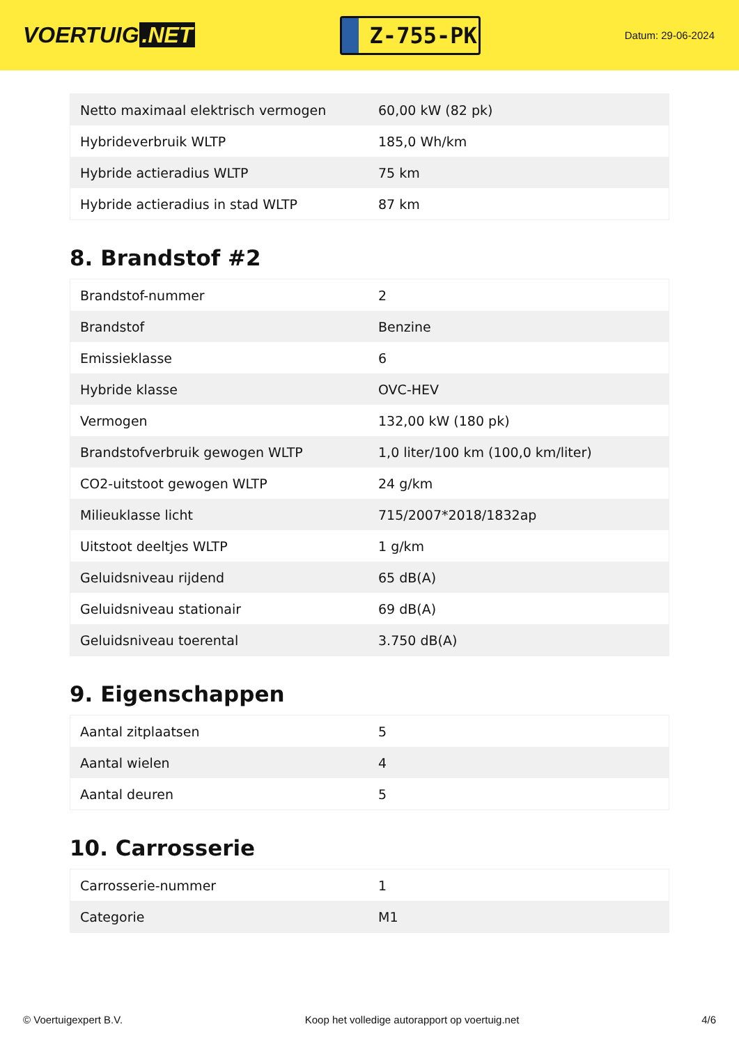VOERTUIG.NET
Z-755-PK
Datum: 29-06-2024
| Netto maximaal elektrisch vermogen | 60,00 kW (82 pk) |
| Hybrideverbruik WLTP | 185,0 Wh/km |
| Hybride actieradius WLTP | 75 km |
| Hybride actieradius in stad WLTP | 87 km |
8. Brandstof #2
| Brandstof-nummer | 2 |
| Brandstof | Benzine |
| Emissieklasse | 6 |
| Hybride klasse | OVC-HEV |
| Vermogen | 132,00 kW (180 pk) |
| Brandstofverbruik gewogen WLTP | 1,0 liter/100 km (100,0 km/liter) |
| CO2-uitstoot gewogen WLTP | 24 g/km |
| Milieuklasse licht | 715/2007*2018/1832ap |
| Uitstoot deeltjes WLTP | 1 g/km |
| Geluidsniveau rijdend | 65 dB(A) |
| Geluidsniveau stationair | 69 dB(A) |
| Geluidsniveau toerental | 3.750 dB(A) |
9. Eigenschappen
| Aantal zitplaatsen | 5 |
| Aantal wielen | 4 |
| Aantal deuren | 5 |
10. Carrosserie
| Carrosserie-nummer | 1 |
| Categorie | M1 |
© Voertuigexpert B.V. Koop het volledige autorapport op voertuig.net 4/6